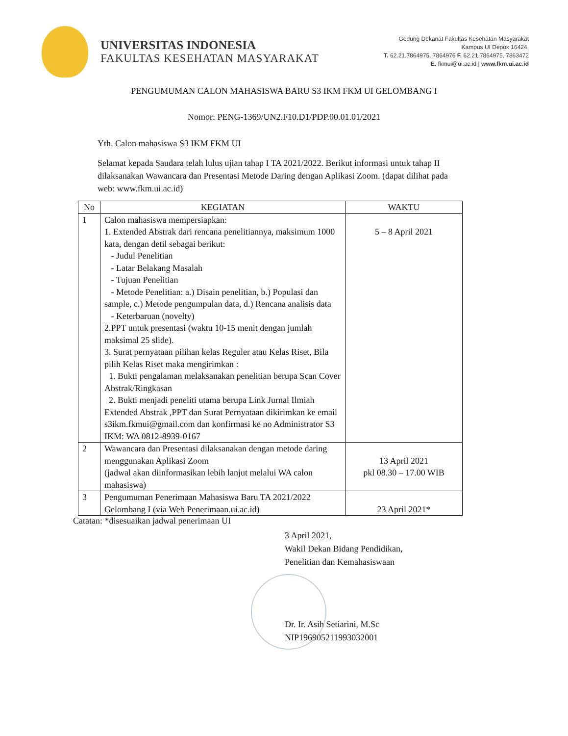UNIVERSITAS INDONESIA
FAKULTAS KESEHATAN MASYARAKAT
Gedung Dekanat Fakultas Kesehatan Masyarakat
Kampus UI Depok 16424,
T. 62.21.7864975, 7864976 F. 62.21.7864975, 7863472
E. fkmui@ui.ac.id | www.fkm.ui.ac.id
PENGUMUMAN CALON MAHASISWA BARU S3 IKM FKM UI GELOMBANG I
Nomor: PENG-1369/UN2.F10.D1/PDP.00.01.01/2021
Yth. Calon mahasiswa S3 IKM FKM UI
Selamat kepada Saudara telah lulus ujian tahap I TA 2021/2022. Berikut informasi untuk tahap II dilaksanakan Wawancara dan Presentasi Metode Daring dengan Aplikasi Zoom. (dapat dilihat pada web: www.fkm.ui.ac.id)
| No | KEGIATAN | WAKTU |
| --- | --- | --- |
| 1 | Calon mahasiswa mempersiapkan: 1. Extended Abstrak dari rencana penelitiannya, maksimum 1000 kata, dengan detil sebagai berikut: - Judul Penelitian - Latar Belakang Masalah - Tujuan Penelitian - Metode Penelitian: a.) Disain penelitian, b.) Populasi dan sample, c.) Metode pengumpulan data, d.) Rencana analisis data - Keterbaruan (novelty) 2.PPT untuk presentasi (waktu 10-15 menit dengan jumlah maksimal 25 slide). 3. Surat pernyataan pilihan kelas Reguler atau Kelas Riset, Bila pilih Kelas Riset maka mengirimkan : 1. Bukti pengalaman melaksanakan penelitian berupa Scan Cover Abstrak/Ringkasan 2. Bukti menjadi peneliti utama berupa Link Jurnal Ilmiah Extended Abstrak ,PPT dan Surat Pernyataan dikirimkan ke email s3ikm.fkmui@gmail.com dan konfirmasi ke no Administrator S3 IKM: WA 0812-8939-0167 | 5 – 8 April 2021 |
| 2 | Wawancara dan Presentasi dilaksanakan dengan metode daring menggunakan Aplikasi Zoom (jadwal akan diinformasikan lebih lanjut melalui WA calon mahasiswa) | 13 April 2021 pkl 08.30 – 17.00 WIB |
| 3 | Pengumuman Penerimaan Mahasiswa Baru TA 2021/2022 Gelombang I (via Web Penerimaan.ui.ac.id) | 23 April 2021* |
Catatan: *disesuaikan jadwal penerimaan UI
3 April 2021,
Wakil Dekan Bidang Pendidikan,
Penelitian dan Kemahasiswaan
Dr. Ir. Asih Setiarini, M.Sc
NIP196905211993032001